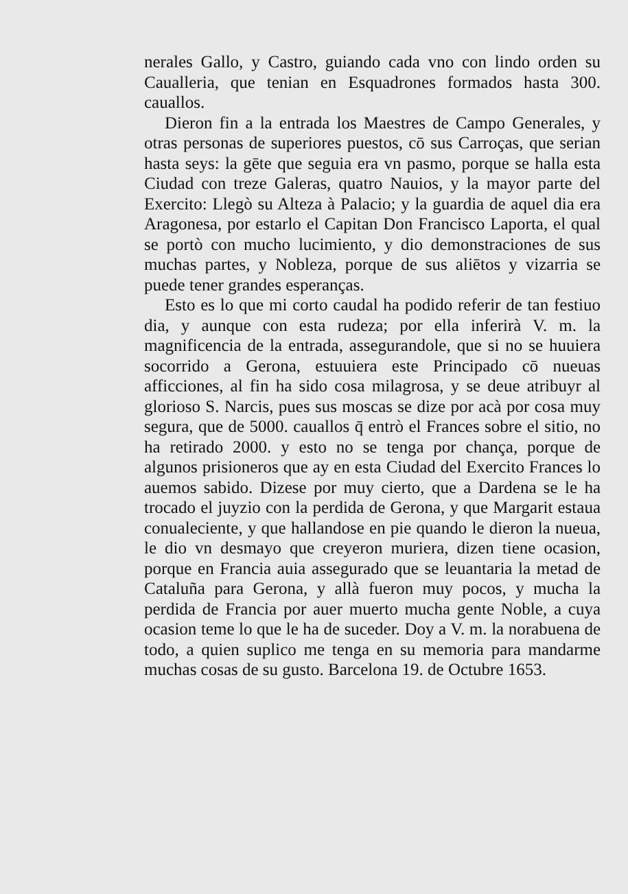nerales Gallo, y Castro, guiando cada vno con lindo orden su Caualleria, que tenian en Esquadrones formados hasta 300. cauallos.
Dieron fin a la entrada los Maestres de Campo Generales, y otras personas de superiores puestos, cō sus Carroças, que serian hasta seys: la gēte que seguia era vn pasmo, porque se halla esta Ciudad con treze Galeras, quatro Nauios, y la mayor parte del Exercito: Llegò su Alteza à Palacio; y la guardia de aquel dia era Aragonesa, por estarlo el Capitan Don Francisco Laporta, el qual se portò con mucho lucimiento, y dio demonstraciones de sus muchas partes, y Nobleza, porque de sus aliētos y vizarria se puede tener grandes esperanças.
Esto es lo que mi corto caudal ha podido referir de tan festiuo dia, y aunque con esta rudeza; por ella inferirà V. m. la magnificencia de la entrada, assegurandole, que si no se huuiera socorrido a Gerona, estuuiera este Principado cō nueuas afficciones, al fin ha sido cosa milagrosa, y se deue atribuyr al glorioso S. Narcis, pues sus moscas se dize por acà por cosa muy segura, que de 5000. cauallos q̄ entrò el Frances sobre el sitio, no ha retirado 2000. y esto no se tenga por chança, porque de algunos prisioneros que ay en esta Ciudad del Exercito Frances lo auemos sabido. Dizese por muy cierto, que a Dardena se le ha trocado el juyzio con la perdida de Gerona, y que Margarit estaua conualeciente, y que hallandose en pie quando le dieron la nueua, le dio vn desmayo que creyeron muriera, dizen tiene ocasion, porque en Francia auia assegurado que se leuantaria la metad de Cataluña para Gerona, y allà fueron muy pocos, y mucha la perdida de Francia por auer muerto mucha gente Noble, a cuya ocasion teme lo que le ha de suceder. Doy a V. m. la norabuena de todo, a quien suplico me tenga en su memoria para mandarme muchas cosas de su gusto. Barcelona 19. de Octubre 1653.